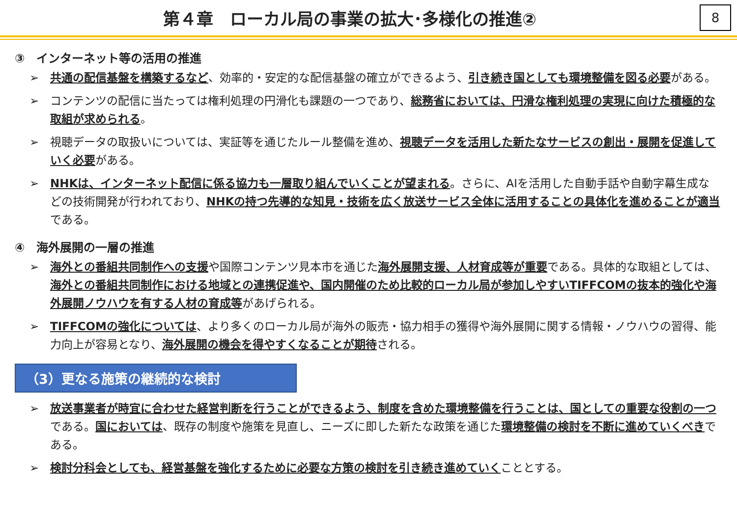第４章　ローカル局の事業の拡大･多様化の推進②
8
③　インターネット等の活用の推進
➢ 共通の配信基盤を構築するなど、効率的・安定的な配信基盤の確立ができるよう、引き続き国としても環境整備を図る必要がある。
➢ コンテンツの配信に当たっては権利処理の円滑化も課題の一つであり、総務省においては、円滑な権利処理の実現に向けた積極的な取組が求められる。
➢ 視聴データの取扱いについては、実証等を通じたルール整備を進め、視聴データを活用した新たなサービスの創出・展開を促進していく必要がある。
➢ NHKは、インターネット配信に係る協力も一層取り組んでいくことが望まれる。さらに、AIを活用した自動手話や自動字幕生成などの技術開発が行われており、NHKの持つ先導的な知見・技術を広く放送サービス全体に活用することの具体化を進めることが適当である。
④　海外展開の一層の推進
➢ 海外との番組共同制作への支援や国際コンテンツ見本市を通じた海外展開支援、人材育成等が重要である。具体的な取組としては、海外との番組共同制作における地域との連携促進や、国内開催のため比較的ローカル局が参加しやすいTIFFCOMの抜本的強化や海外展開ノウハウを有する人材の育成等があげられる。
➢ TIFFCOMの強化については、より多くのローカル局が海外の販売・協力相手の獲得や海外展開に関する情報・ノウハウの習得、能力向上が容易となり、海外展開の機会を得やすくなることが期待される。
（3）更なる施策の継続的な検討
➢ 放送事業者が時宜に合わせた経営判断を行うことができるよう、制度を含めた環境整備を行うことは、国としての重要な役割の一つである。国においては、既存の制度や施策を見直し、ニーズに即した新たな政策を通じた環境整備の検討を不断に進めていくべきである。
➢ 検討分科会としても、経営基盤を強化するために必要な方策の検討を引き続き進めていくこととする。